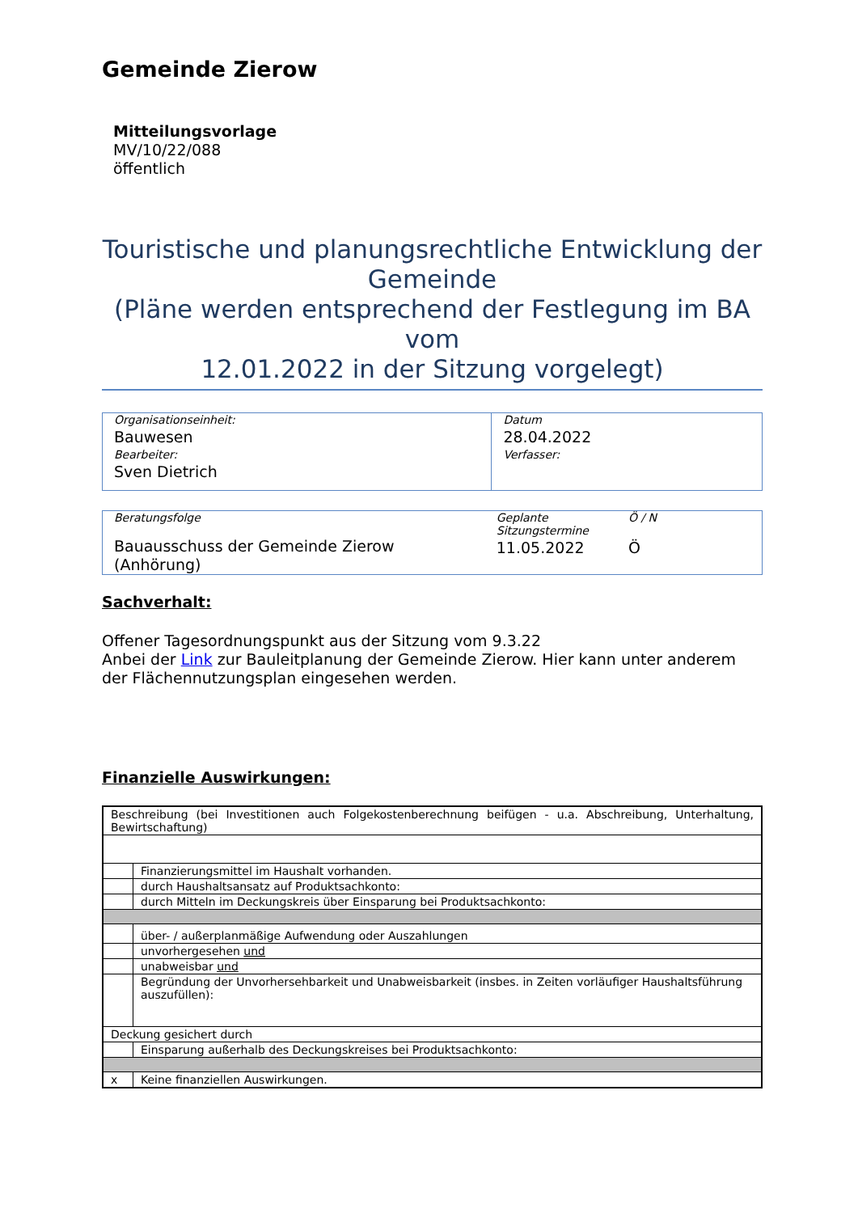Gemeinde Zierow
Mitteilungsvorlage
MV/10/22/088
öffentlich
Touristische und planungsrechtliche Entwicklung der Gemeinde
(Pläne werden entsprechend der Festlegung im BA vom
12.01.2022 in der Sitzung vorgelegt)
| Organisationseinheit: Bauwesen Bearbeiter: Sven Dietrich | Datum 28.04.2022 Verfasser: |
| Beratungsfolge | Geplante Sitzungstermine | Ö / N |
| Bauausschuss der Gemeinde Zierow (Anhörung) | 11.05.2022 | Ö |
Sachverhalt:
Offener Tagesordnungspunkt aus der Sitzung vom 9.3.22
Anbei der Link zur Bauleitplanung der Gemeinde Zierow. Hier kann unter anderem der Flächennutzungsplan eingesehen werden.
Finanzielle Auswirkungen:
| Beschreibung (bei Investitionen auch Folgekostenberechnung beifügen - u.a. Abschreibung, Unterhaltung, Bewirtschaftung) | |
| | Finanzierungsmittel im Haushalt vorhanden. |
| | durch Haushaltsansatz auf Produktsachkonto: |
| | durch Mitteln im Deckungskreis über Einsparung bei Produktsachkonto: |
| | über- / außerplanmäßige Aufwendung oder Auszahlungen |
| | unvorhergesehen und |
| | unabweisbar und |
| | Begründung der Unvorhersehbarkeit und Unabweisbarkeit (insbes. in Zeiten vorläufiger Haushaltsführung auszufüllen): |
| Deckung gesichert durch | |
| | Einsparung außerhalb des Deckungskreises bei Produktsachkonto: |
| x | Keine finanziellen Auswirkungen. |